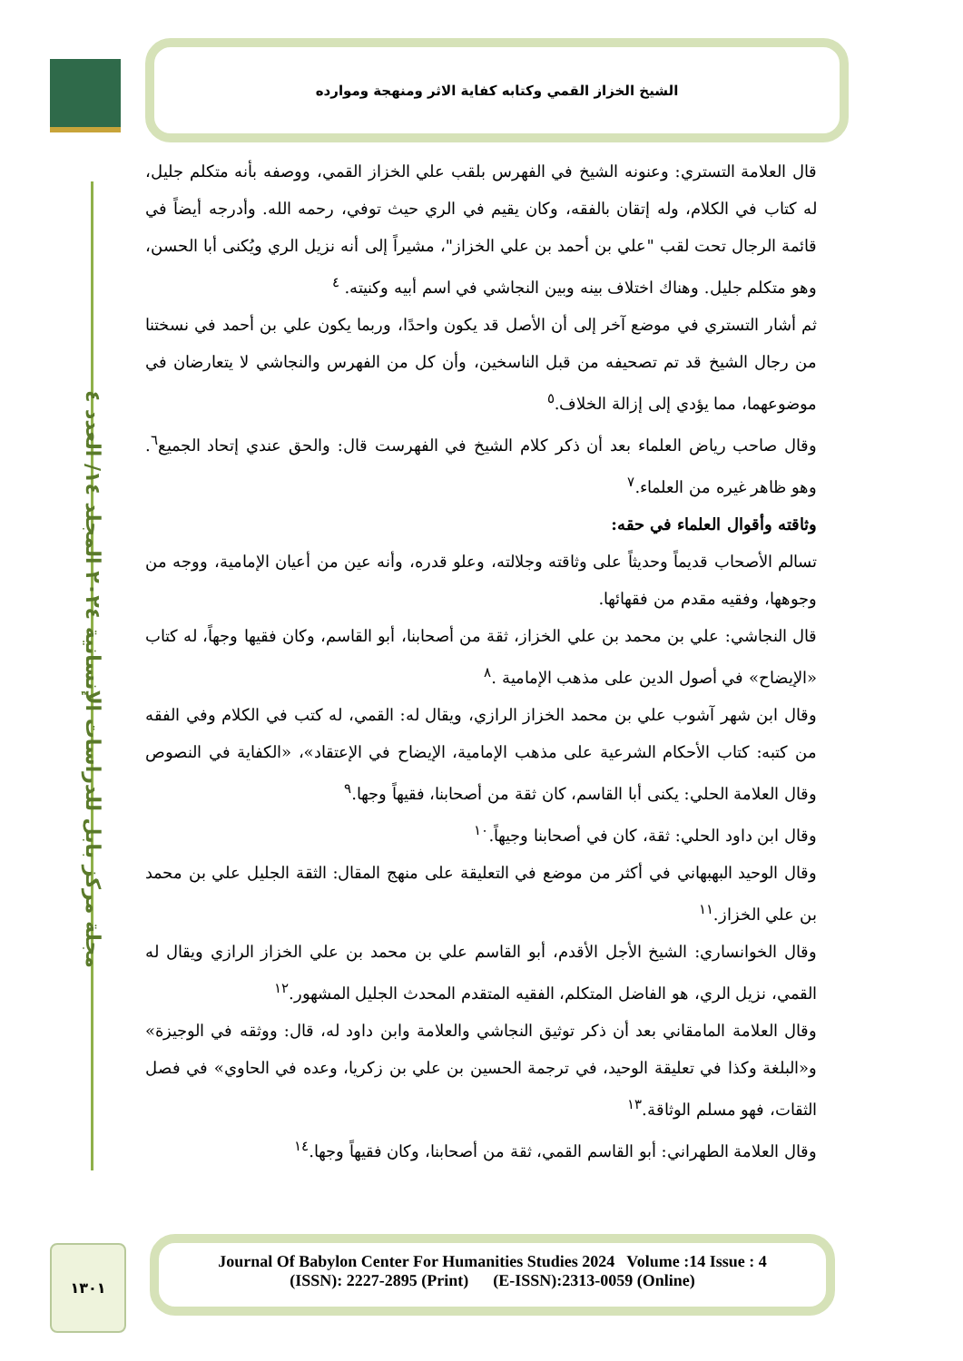الشيخ الخزاز القمي وكتابه كفاية الاثر ومنهجة وموارده
مجلة مركز بابل للدراسات الإنسانية ٢٠٢٤ المجلد ١٤/ العدد ٤
قال العلامة التستري: وعنونه الشيخ في الفهرس بلقب علي الخزاز القمي، ووصفه بأنه متكلم جليل، له كتاب في الكلام، وله إتقان بالفقه، وكان يقيم في الري حيث توفي، رحمه الله. وأدرجه أيضاً في قائمة الرجال تحت لقب "علي بن أحمد بن علي الخزاز"، مشيراً إلى أنه نزيل الري ويُكنى أبا الحسن، وهو متكلم جليل. وهناك اختلاف بينه وبين النجاشي في اسم أبيه وكنيته. <sup>٤</sup>
ثم أشار التستري في موضع آخر إلى أن الأصل قد يكون واحدًا، وربما يكون علي بن أحمد في نسختنا من رجال الشيخ قد تم تصحيفه من قبل الناسخين، وأن كل من الفهرس والنجاشي لا يتعارضان في موضوعهما، مما يؤدي إلى إزالة الخلاف.<sup>٥</sup>
وقال صاحب رياض العلماء بعد أن ذكر كلام الشيخ في الفهرست قال: والحق عندي إتحاد الجميع<sup>٦</sup>. وهو ظاهر غيره من العلماء.<sup>٧</sup>
وثاقته وأقوال العلماء في حقه:
تسالم الأصحاب قديماً وحديثاً على وثاقته وجلالته، وعلو قدره، وأنه عين من أعيان الإمامية، ووجه من وجوهها، وفقيه مقدم من فقهائها.
قال النجاشي: علي بن محمد بن علي الخزاز، ثقة من أصحابنا، أبو القاسم، وكان فقيها وجهاً، له كتاب «الإيضاح» في أصول الدين على مذهب الإمامية .<sup>٨</sup>
وقال ابن شهر آشوب علي بن محمد الخزاز الرازي، ويقال له: القمي، له كتب في الكلام وفي الفقه من كتبه: كتاب الأحكام الشرعية على مذهب الإمامية، الإيضاح في الإعتقاد»، «الكفاية في النصوص وقال العلامة الحلي: يكنى أبا القاسم، كان ثقة من أصحابنا، فقيهاً وجها.<sup>٩</sup>
وقال ابن داود الحلي: ثقة، كان في أصحابنا وجيهاً.<sup>١٠</sup>
وقال الوحيد البهبهاني في أكثر من موضع في التعليقة على منهج المقال: الثقة الجليل علي بن محمد بن علي الخزاز.<sup>١١</sup>
وقال الخوانساري: الشيخ الأجل الأقدم، أبو القاسم علي بن محمد بن علي الخزاز الرازي ويقال له القمي، نزيل الري، هو الفاضل المتكلم، الفقيه المتقدم المحدث الجليل المشهور.<sup>١٢</sup>
وقال العلامة المامقاني بعد أن ذكر توثيق النجاشي والعلامة وابن داود له، قال: ووثقه في الوجيزة» و«البلغة وكذا في تعليقة الوحيد، في ترجمة الحسين بن علي بن زكريا، وعده في الحاوي» في فصل الثقات، فهو مسلم الوثاقة.<sup>١٣</sup>
وقال العلامة الطهراني: أبو القاسم القمي، ثقة من أصحابنا، وكان فقيهاً وجها.<sup>١٤</sup>
١٣٠١
Journal Of Babylon Center For Humanities Studies 2024 Volume :14 Issue : 4
(ISSN): 2227-2895 (Print) (E-ISSN):2313-0059 (Online)